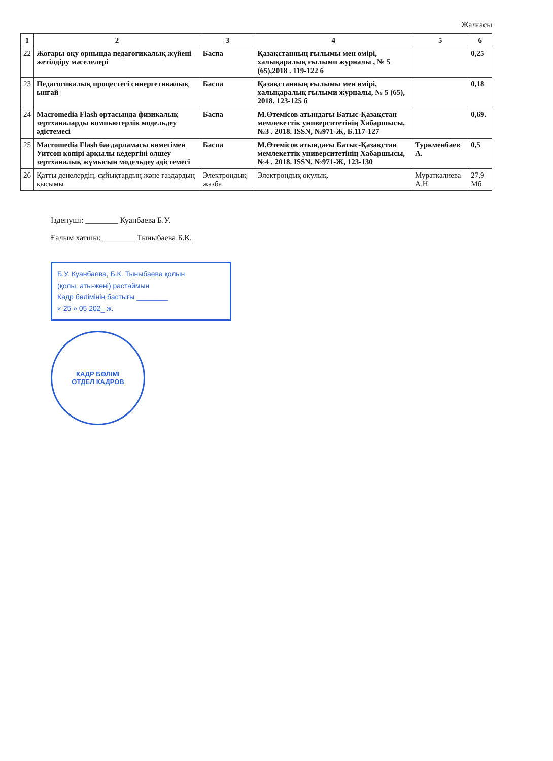Жалғасы
| 1 | 2 | 3 | 4 | 5 | 6 |
| --- | --- | --- | --- | --- | --- |
| 22 | Жоғары оқу орнында педагогикалық жүйені жетілдіру мәселелері | Баспа | Қазақстанның ғылымы мен өмірі, халықаралық ғылыми журналы , № 5 (65),2018 . 119-122 б | | 0,25 |
| 23 | Педагогикалық процестегі синергетикалық ынғай | Баспа | Қазақстанның ғылымы мен өмірі, халықаралық ғылыми журналы, № 5 (65), 2018. 123-125 б | | 0,18 |
| 24 | Macromedia Flash ортасында физикалық зертханаларды компьютерлік модельдеу әдістемесі | Баспа | М.Өтемісов атындағы Батыс-Қазақстан мемлекеттік университетінің Хабаршысы, №3 . 2018. ISSN, №971-Ж, Б.117-127 | | 0,69. |
| 25 | Macromedia Flash бағдарламасы көмегімен Уитсон көпірі арқылы кедергіні өлшеу зертханалық жұмысын модельдеу әдістемесі | Баспа | М.Өтемісов атындағы Батыс-Қазақстан мемлекеттік университетінің Хабаршысы, №4 . 2018. ISSN, №971-Ж, 123-130 | Туркменбаев А. | 0,5 |
| 26 | Қатты денелердің, сұйықтардың және газдардың қысымы | Электрондық жазба | Электрондық оқулық. | Мураткалиева А.Н. | 27,9 Мб |
Ізденуші: ________ Куанбаева Б.У.
Ғалым хатшы: ________ Тыныбаева Б.К.
Б.У. Куанбаева, Б.К. Тыныбаева қолын
(қолы, аты-жөні) растаймын
Кадр бөлімінің бастығы ________
« 25 » 05 202_ ж.
КАДР БӨЛІМІ
ОТДЕЛ КАДРОВ